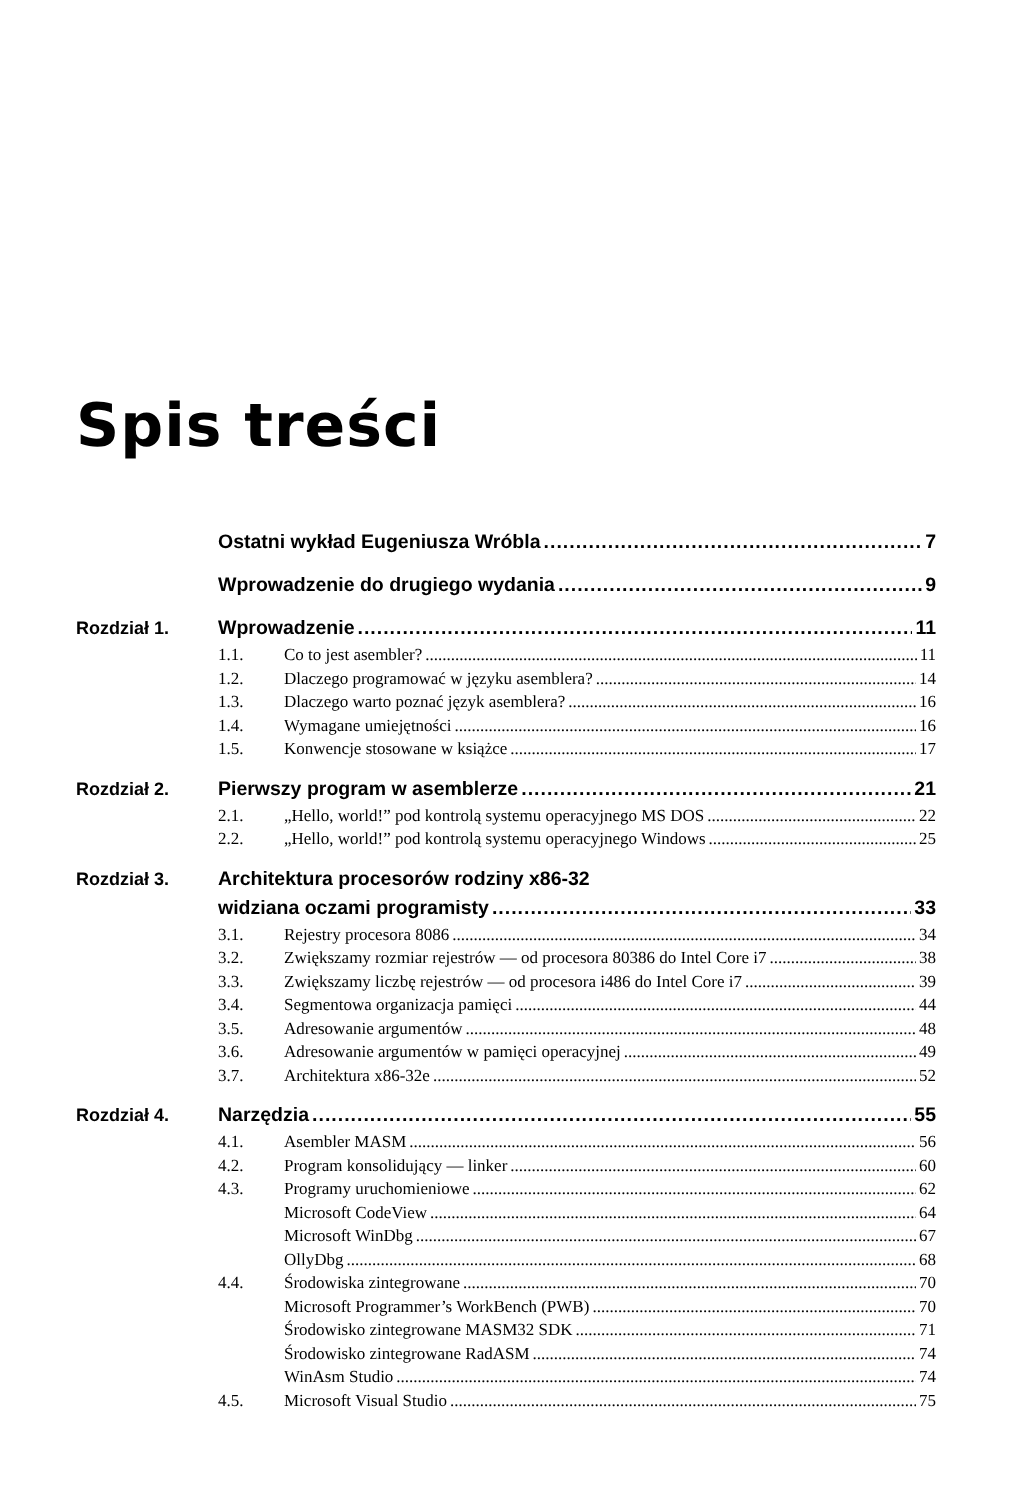Spis treści
Ostatni wykład Eugeniusza Wróbla 7
Wprowadzenie do drugiego wydania 9
Rozdział 1. Wprowadzenie 11
1.1. Co to jest asembler? 11
1.2. Dlaczego programować w języku asemblera? 14
1.3. Dlaczego warto poznać język asemblera? 16
1.4. Wymagane umiejętności 16
1.5. Konwencje stosowane w książce 17
Rozdział 2. Pierwszy program w asemblerze 21
2.1. „Hello, world!” pod kontrolą systemu operacyjnego MS DOS 22
2.2. „Hello, world!” pod kontrolą systemu operacyjnego Windows 25
Rozdział 3. Architektura procesorów rodziny x86-32
widziana oczami programisty 33
3.1. Rejestry procesora 8086 34
3.2. Zwiększamy rozmiar rejestrów — od procesora 80386 do Intel Core i7 38
3.3. Zwiększamy liczbę rejestrów — od procesora i486 do Intel Core i7 39
3.4. Segmentowa organizacja pamięci 44
3.5. Adresowanie argumentów 48
3.6. Adresowanie argumentów w pamięci operacyjnej 49
3.7. Architektura x86-32e 52
Rozdział 4. Narzędzia 55
4.1. Asembler MASM 56
4.2. Program konsolidujący — linker 60
4.3. Programy uruchomieniowe 62
Microsoft CodeView 64
Microsoft WinDbg 67
OllyDbg 68
4.4. Środowiska zintegrowane 70
Microsoft Programmer’s WorkBench (PWB) 70
Środowisko zintegrowane MASM32 SDK 71
Środowisko zintegrowane RadASM 74
WinAsm Studio 74
4.5. Microsoft Visual Studio 75